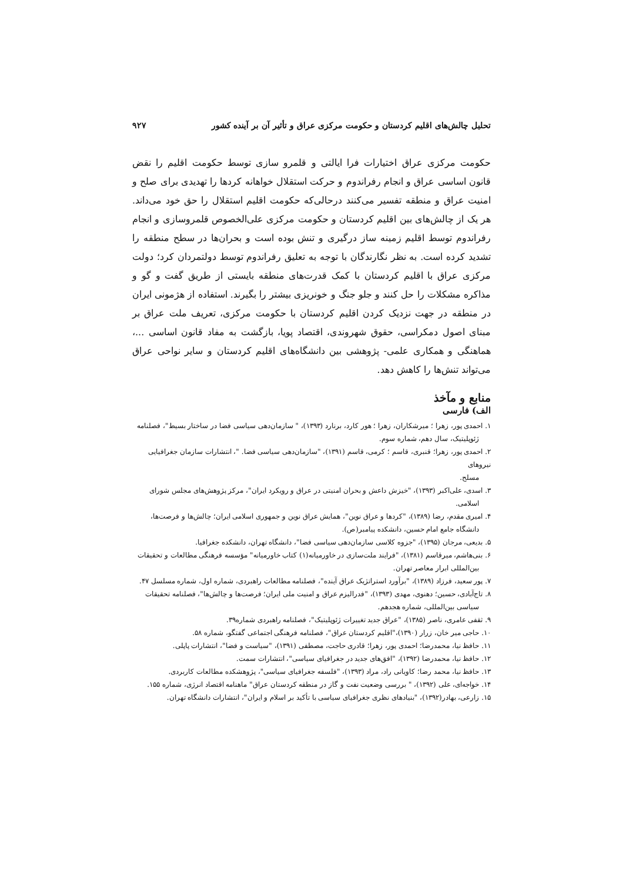تحلیل چالش‌های اقلیم کردستان و حکومت مرکزی عراق و تأثیر آن بر آینده کشور ۹۲۷
حکومت مرکزی عراق اختیارات فرا ایالتی و قلمرو سازی توسط حکومت اقلیم را نقض قانون اساسی عراق و انجام رفراندوم و حرکت استقلال خواهانه کردها را تهدیدی برای صلح و امنیت عراق و منطقه تفسیر می‌کنند درحالی‌که حکومت اقلیم استقلال را حق خود می‌داند. هر یک از چالش‌های بین اقلیم کردستان و حکومت مرکزی علی‌الخصوص قلمروسازی و انجام رفراندوم توسط اقلیم زمینه ساز درگیری و تنش بوده است و بحران‌ها در سطح منطقه را تشدید کرده است. به نظر نگارندگان با توجه به تعلیق رفراندوم توسط دولتمردان کرد؛ دولت مرکزی عراق با اقلیم کردستان با کمک قدرت‌های منطقه بایستی از طریق گفت و گو و مذاکره مشکلات را حل کنند و جلو جنگ و خونریزی بیشتر را بگیرند. استفاده از هژمونی ایران در منطقه در جهت نزدیک کردن اقلیم کردستان با حکومت مرکزی، تعریف ملت عراق بر مبنای اصول دمکراسی، حقوق شهروندی، اقتصاد پویا، بازگشت به مفاد قانون اساسی ...، هماهنگی و همکاری علمی- پژوهشی بین دانشگاه‌های اقلیم کردستان و سایر نواحی عراق می‌تواند تنش‌ها را کاهش دهد.
منابع و مآخذ
الف) فارسی
۱. احمدی پور، زهرا ؛ میرشکاران، زهرا ؛ هور کارد، برنارد (۱۳۹۳)، " سازمان‌دهی سیاسی فضا در ساختار بسیط"، فصلنامه
ژئوپلیتیک، سال دهم، شماره سوم.
۲. احمدی پور، زهرا؛ قنبری، قاسم ؛ کرمی، قاسم (۱۳۹۱)، "سازمان‌دهی سیاسی فضا. "، انتشارات سازمان جغرافیایی نیروهای
مسلح.
۳. اسدی، علی‌اکبر (۱۳۹۳)، "خیزش داعش و بحران امنیتی در عراق و رویکرد ایران"، مرکز پژوهش‌های مجلس شورای
اسلامی.
۴. امیری مقدم، رضا (۱۳۸۹)، "کردها و عراق نوین"، همایش عراق نوین و جمهوری اسلامی ایران؛ چالش‌ها و فرصت‌ها،
دانشگاه جامع امام حسین، دانشکده پیامبر(ص).
۵. بدیعی، مرجان (۱۳۹۵)، "جزوه کلاسی سازمان‌دهی سیاسی فضا"، دانشگاه تهران، دانشکده جغرافیا.
۶. بنی‌هاشم، میرقاسم (۱۳۸۱)، "فرایند ملت‌سازی در خاورمیانه(۱) کتاب خاورمیانه" مؤسسه فرهنگی مطالعات و تحقیقات
بین‌المللی ابرار معاصر تهران.
۷. پور سعید، فرزاد (۱۳۸۹)، "برآورد استراتژیک عراق آینده"، فصلنامه مطالعات راهبردی، شماره اول، شماره مسلسل ۴۷.
۸. تاج‌آبادی، حسین؛ دهنوی، مهدی (۱۳۹۳)، "فدرالیزم عراق و امنیت ملی ایران؛ فرصت‌ها و چالش‌ها"، فصلنامه تحقیقات
سیاسی بین‌المللی، شماره هجدهم.
۹. ثقفی عامری، ناصر (۱۳۸۵)، "عراق جدید تغییرات ژئوپلیتیک"، فصلنامه راهبردی شماره۳۹.
۱۰. حاجی میر خان، زرار (۱۳۹۰)،"اقلیم کردستان عراق"، فصلنامه فرهنگی اجتماعی گفتگو، شماره ۵۸.
۱۱. حافظ نیا، محمدرضا؛ احمدی پور، زهرا؛ قادری حاجت، مصطفی (۱۳۹۱)، "سیاست و فضا"، انتشارات پاپلی.
۱۲. حافظ نیا، محمدرضا (۱۳۹۲)، "افق‌های جدید در جغرافیای سیاسی"، انتشارات سمت.
۱۳. حافظ نیا، محمد رضا؛ کاویانی راد، مراد (۱۳۹۳)، "فلسفه جغرافیای سیاسی"، پژوهشکده مطالعات کاربردی.
۱۴. خواجه‌ای، علی (۱۳۹۲)، " بررسی وضعیت نفت و گاز در منطقه کردستان عراق" ماهنامه اقتصاد انرژی، شماره ۱۵۵.
۱۵. زارعی، بهادر(۱۳۹۲)، "بنیادهای نظری جغرافیای سیاسی با تأکید بر اسلام و ایران"، انتشارات دانشگاه تهران.